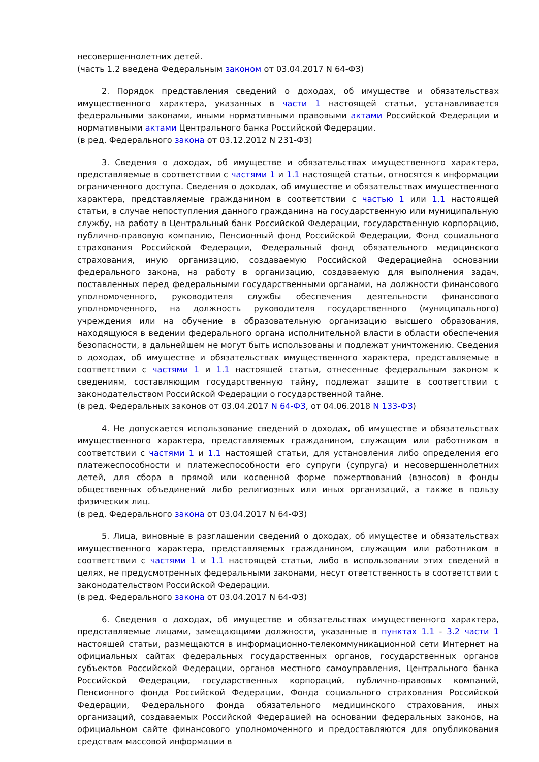несовершеннолетних детей.
(часть 1.2 введена Федеральным законом от 03.04.2017 N 64-ФЗ)
2. Порядок представления сведений о доходах, об имуществе и обязательствах имущественного характера, указанных в части 1 настоящей статьи, устанавливается федеральными законами, иными нормативными правовыми актами Российской Федерации и нормативными актами Центрального банка Российской Федерации.
(в ред. Федерального закона от 03.12.2012 N 231-ФЗ)
3. Сведения о доходах, об имуществе и обязательствах имущественного характера, представляемые в соответствии с частями 1 и 1.1 настоящей статьи, относятся к информации ограниченного доступа. Сведения о доходах, об имуществе и обязательствах имущественного характера, представляемые гражданином в соответствии с частью 1 или 1.1 настоящей статьи, в случае непоступления данного гражданина на государственную или муниципальную службу, на работу в Центральный банк Российской Федерации, государственную корпорацию, публично-правовую компанию, Пенсионный фонд Российской Федерации, Фонд социального страхования Российской Федерации, Федеральный фонд обязательного медицинского страхования, иную организацию, создаваемую Российской Федерациейна основании федерального закона, на работу в организацию, создаваемую для выполнения задач, поставленных перед федеральными государственными органами, на должности финансового уполномоченного, руководителя службы обеспечения деятельности финансового уполномоченного, на должность руководителя государственного (муниципального) учреждения или на обучение в образовательную организацию высшего образования, находящуюся в ведении федерального органа исполнительной власти в области обеспечения безопасности, в дальнейшем не могут быть использованы и подлежат уничтожению. Сведения о доходах, об имуществе и обязательствах имущественного характера, представляемые в соответствии с частями 1 и 1.1 настоящей статьи, отнесенные федеральным законом к сведениям, составляющим государственную тайну, подлежат защите в соответствии с законодательством Российской Федерации о государственной тайне.
(в ред. Федеральных законов от 03.04.2017 N 64-ФЗ, от 04.06.2018 N 133-ФЗ)
4. Не допускается использование сведений о доходах, об имуществе и обязательствах имущественного характера, представляемых гражданином, служащим или работником в соответствии с частями 1 и 1.1 настоящей статьи, для установления либо определения его платежеспособности и платежеспособности его супруги (супруга) и несовершеннолетних детей, для сбора в прямой или косвенной форме пожертвований (взносов) в фонды общественных объединений либо религиозных или иных организаций, а также в пользу физических лиц.
(в ред. Федерального закона от 03.04.2017 N 64-ФЗ)
5. Лица, виновные в разглашении сведений о доходах, об имуществе и обязательствах имущественного характера, представляемых гражданином, служащим или работником в соответствии с частями 1 и 1.1 настоящей статьи, либо в использовании этих сведений в целях, не предусмотренных федеральными законами, несут ответственность в соответствии с законодательством Российской Федерации.
(в ред. Федерального закона от 03.04.2017 N 64-ФЗ)
6. Сведения о доходах, об имуществе и обязательствах имущественного характера, представляемые лицами, замещающими должности, указанные в пунктах 1.1 - 3.2 части 1 настоящей статьи, размещаются в информационно-телекоммуникационной сети Интернет на официальных сайтах федеральных государственных органов, государственных органов субъектов Российской Федерации, органов местного самоуправления, Центрального банка Российской Федерации, государственных корпораций, публично-правовых компаний, Пенсионного фонда Российской Федерации, Фонда социального страхования Российской Федерации, Федерального фонда обязательного медицинского страхования, иных организаций, создаваемых Российской Федерацией на основании федеральных законов, на официальном сайте финансового уполномоченного и предоставляются для опубликования средствам массовой информации в